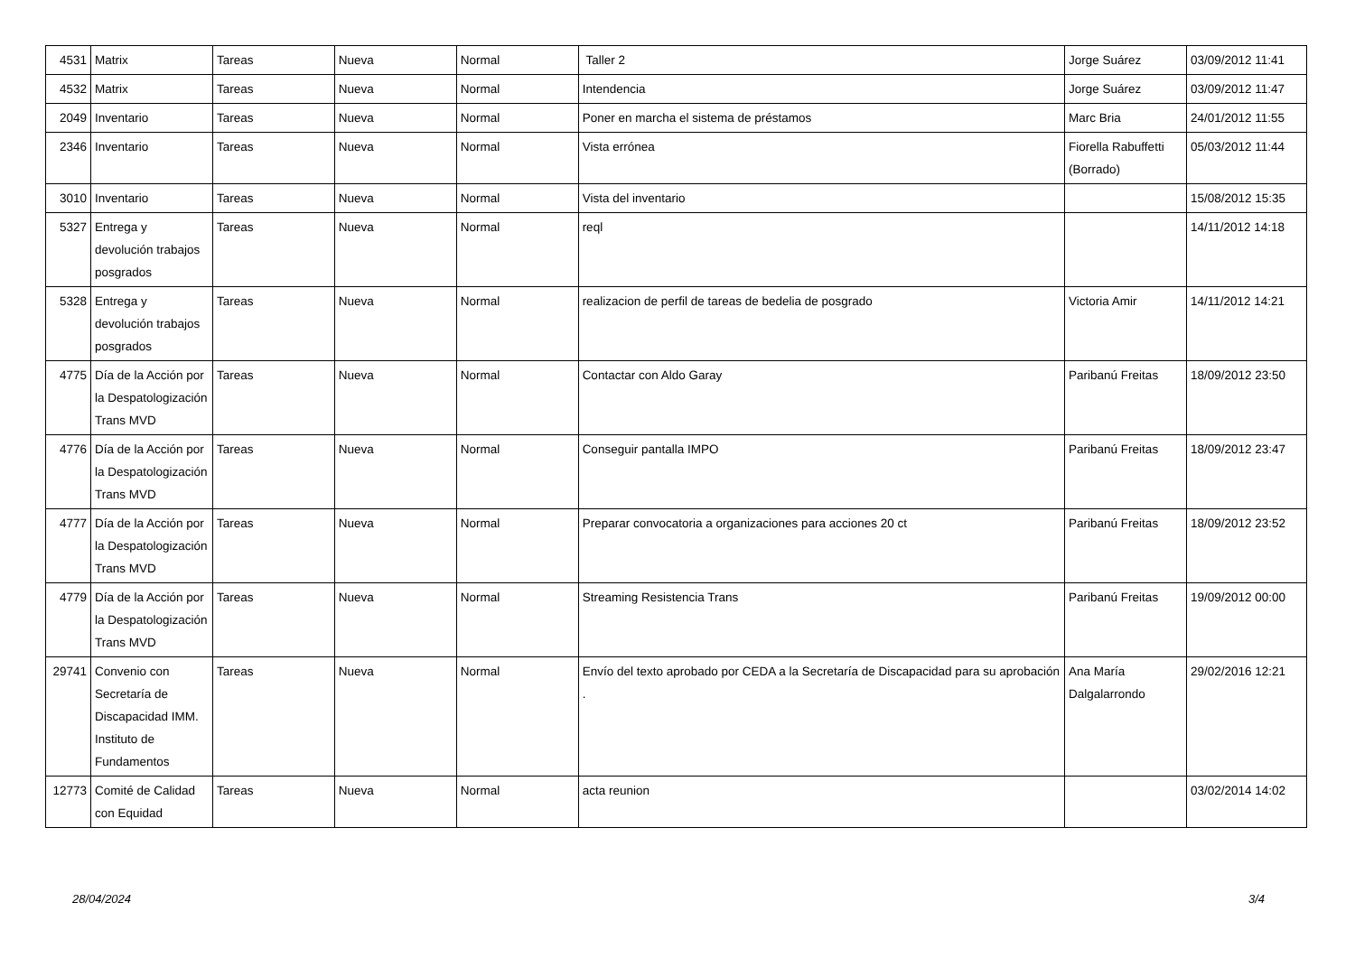| 4531 | Matrix | Tareas | Nueva | Normal | Taller 2 | Jorge Suárez | 03/09/2012 11:41 |
| 4532 | Matrix | Tareas | Nueva | Normal | Intendencia | Jorge Suárez | 03/09/2012 11:47 |
| 2049 | Inventario | Tareas | Nueva | Normal | Poner en marcha el sistema de préstamos | Marc Bria | 24/01/2012 11:55 |
| 2346 | Inventario | Tareas | Nueva | Normal | Vista errónea | Fiorella Rabuffetti (Borrado) | 05/03/2012 11:44 |
| 3010 | Inventario | Tareas | Nueva | Normal | Vista del inventario | | 15/08/2012 15:35 |
| 5327 | Entrega y devolución trabajos posgrados | Tareas | Nueva | Normal | reql | | 14/11/2012 14:18 |
| 5328 | Entrega y devolución trabajos posgrados | Tareas | Nueva | Normal | realizacion de perfil de tareas de bedelia de posgrado | Victoria Amir | 14/11/2012 14:21 |
| 4775 | Día de la Acción por la Despatologización Trans MVD | Tareas | Nueva | Normal | Contactar con Aldo Garay | Paribanú Freitas | 18/09/2012 23:50 |
| 4776 | Día de la Acción por la Despatologización Trans MVD | Tareas | Nueva | Normal | Conseguir pantalla IMPO | Paribanú Freitas | 18/09/2012 23:47 |
| 4777 | Día de la Acción por la Despatologización Trans MVD | Tareas | Nueva | Normal | Preparar convocatoria a organizaciones para acciones 20 ct | Paribanú Freitas | 18/09/2012 23:52 |
| 4779 | Día de la Acción por la Despatologización Trans MVD | Tareas | Nueva | Normal | Streaming Resistencia Trans | Paribanú Freitas | 19/09/2012 00:00 |
| 29741 | Convenio con Secretaría de Discapacidad IMM. Instituto de Fundamentos | Tareas | Nueva | Normal | Envío del texto aprobado por CEDA a la Secretaría de Discapacidad para su aprobación . | Ana María Dalgalarrondo | 29/02/2016 12:21 |
| 12773 | Comité de Calidad con Equidad | Tareas | Nueva | Normal | acta reunion | | 03/02/2014 14:02 |
28/04/2024 3/4